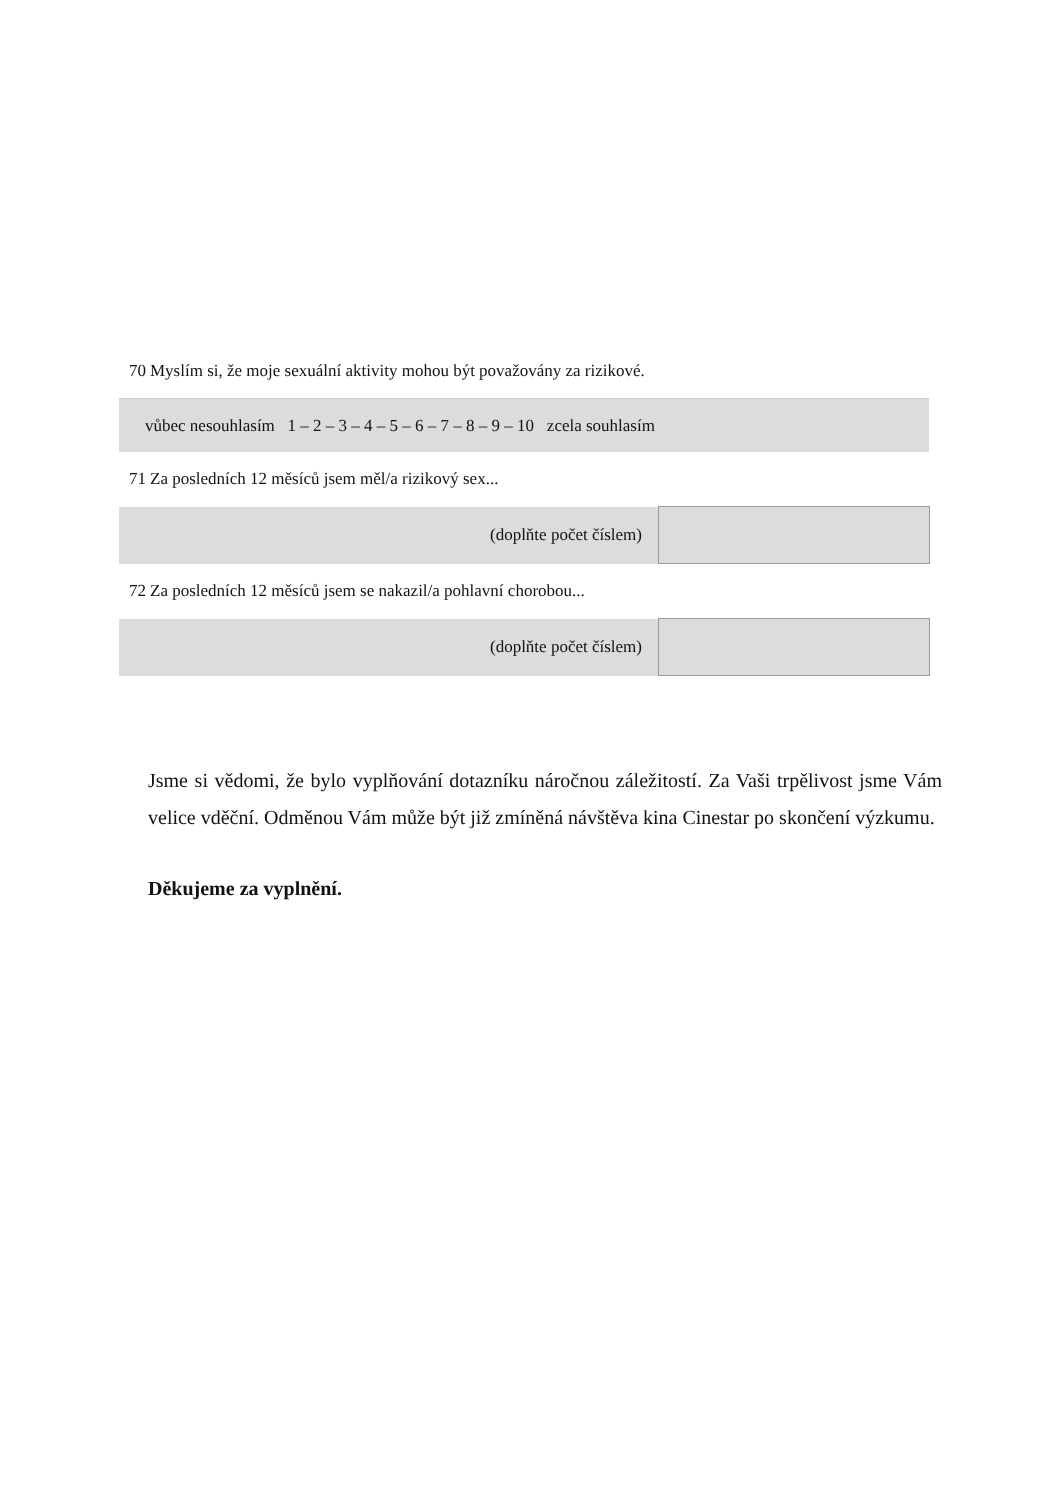70 Myslím si, že moje sexuální aktivity mohou být považovány za rizikové.
vůbec nesouhlasím 1 – 2 – 3 – 4 – 5 – 6 – 7 – 8 – 9 – 10 zcela souhlasím
71 Za posledních 12 měsíců jsem měl/a rizikový sex...
| (doplňte počet číslem) | |
72 Za posledních 12 měsíců jsem se nakazil/a pohlavní chorobou...
| (doplňte počet číslem) | |
Jsme si vědomi, že bylo vyplňování dotazníku náročnou záležitostí. Za Vaši trpělivost jsme Vám velice vděční. Odměnou Vám může být již zmíněná návštěva kina Cinestar po skončení výzkumu.
Děkujeme za vyplnění.